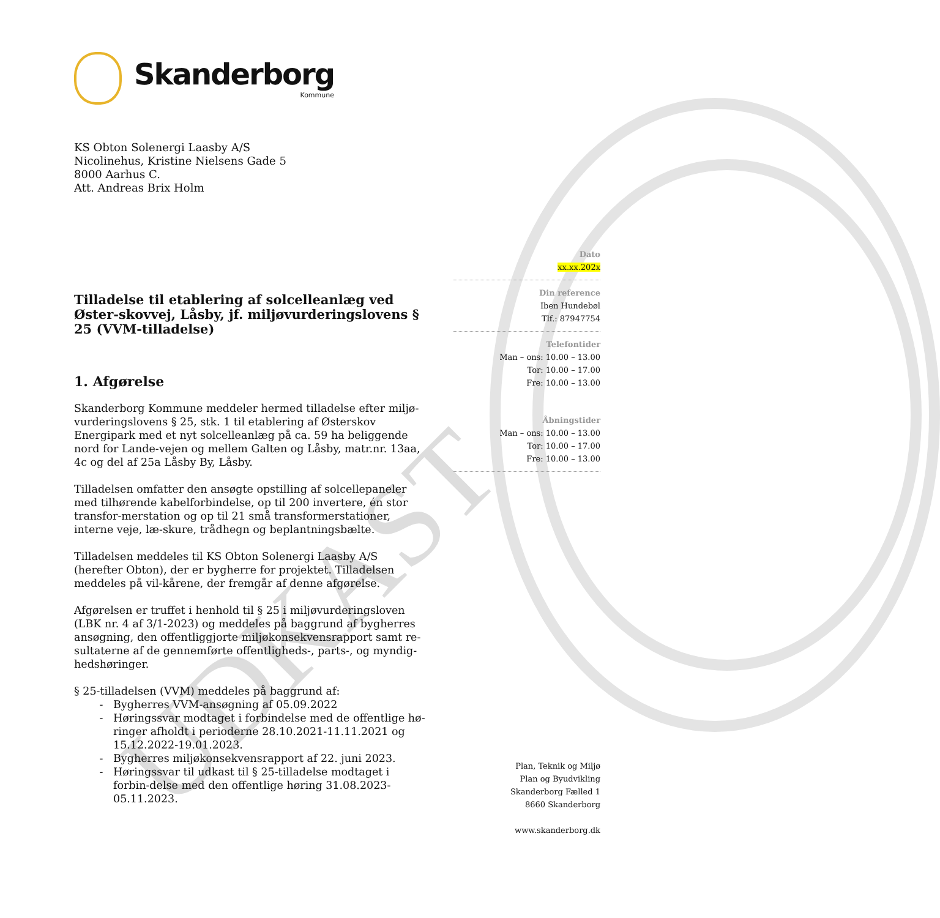UDKAST
Skanderborg
Kommune
KS Obton Solenergi Laasby A/S
Nicolinehus, Kristine Nielsens Gade 5
8000 Aarhus C.
Att. Andreas Brix Holm
Tilladelse til etablering af solcelleanlæg ved Øster-skovvej, Låsby, jf. miljøvurderingslovens § 25 (VVM-tilladelse)
1. Afgørelse
Skanderborg Kommune meddeler hermed tilladelse efter miljø-vurderingslovens § 25, stk. 1 til etablering af Østerskov Energipark med et nyt solcelleanlæg på ca. 59 ha beliggende nord for Lande-vejen og mellem Galten og Låsby, matr.nr. 13aa, 4c og del af 25a Låsby By, Låsby.
Tilladelsen omfatter den ansøgte opstilling af solcellepaneler med tilhørende kabelforbindelse, op til 200 invertere, én stor transfor-merstation og op til 21 små transformerstationer, interne veje, læ-skure, trådhegn og beplantningsbælte.
Tilladelsen meddeles til KS Obton Solenergi Laasby A/S (herefter Obton), der er bygherre for projektet. Tilladelsen meddeles på vil-kårene, der fremgår af denne afgørelse.
Afgørelsen er truffet i henhold til § 25 i miljøvurderingsloven (LBK nr. 4 af 3/1-2023) og meddeles på baggrund af bygherres ansøgning, den offentliggjorte miljøkonsekvensrapport samt re-sultaterne af de gennemførte offentligheds-, parts-, og myndig-hedshøringer.
§ 25-tilladelsen (VVM) meddeles på baggrund af:
Bygherres VVM-ansøgning af 05.09.2022
Høringssvar modtaget i forbindelse med de offentlige hø-ringer afholdt i perioderne 28.10.2021-11.11.2021 og 15.12.2022-19.01.2023.
Bygherres miljøkonsekvensrapport af 22. juni 2023.
Høringssvar til udkast til § 25-tilladelse modtaget i forbin-delse med den offentlige høring 31.08.2023-05.11.2023.
Dato
xx.xx.202x
Din reference
Iben Hundebøl
Tlf.: 87947754
Telefontider
Man – ons: 10.00 – 13.00
Tor: 10.00 – 17.00
Fre: 10.00 – 13.00
Åbningstider
Man – ons: 10.00 – 13.00
Tor: 10.00 – 17.00
Fre: 10.00 – 13.00
Plan, Teknik og Miljø
Plan og Byudvikling
Skanderborg Fælled 1
8660 Skanderborg
www.skanderborg.dk